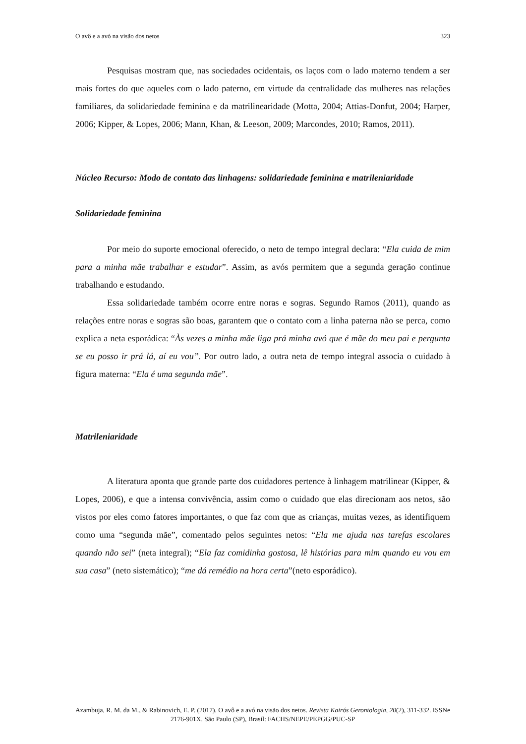O avô e a avó na visão dos netos 323
Pesquisas mostram que, nas sociedades ocidentais, os laços com o lado materno tendem a ser mais fortes do que aqueles com o lado paterno, em virtude da centralidade das mulheres nas relações familiares, da solidariedade feminina e da matrilinearidade (Motta, 2004; Attias-Donfut, 2004; Harper, 2006; Kipper, & Lopes, 2006; Mann, Khan, & Leeson, 2009; Marcondes, 2010; Ramos, 2011).
Núcleo Recurso: Modo de contato das linhagens: solidariedade feminina e matrileniaridade
Solidariedade feminina
Por meio do suporte emocional oferecido, o neto de tempo integral declara: “Ela cuida de mim para a minha mãe trabalhar e estudar”. Assim, as avós permitem que a segunda geração continue trabalhando e estudando.
Essa solidariedade também ocorre entre noras e sogras. Segundo Ramos (2011), quando as relações entre noras e sogras são boas, garantem que o contato com a linha paterna não se perca, como explica a neta esporádica: “Às vezes a minha mãe liga prá minha avó que é mãe do meu pai e pergunta se eu posso ir prá lá, aí eu vou”. Por outro lado, a outra neta de tempo integral associa o cuidado à figura materna: “Ela é uma segunda mãe”.
Matrileniaridade
A literatura aponta que grande parte dos cuidadores pertence à linhagem matrilinear (Kipper, & Lopes, 2006), e que a intensa convivência, assim como o cuidado que elas direcionam aos netos, são vistos por eles como fatores importantes, o que faz com que as crianças, muitas vezes, as identifiquem como uma “segunda mãe”, comentado pelos seguintes netos: “Ela me ajuda nas tarefas escolares quando não sei” (neta integral); “Ela faz comidinha gostosa, lê histórias para mim quando eu vou em sua casa” (neto sistemático); “me dá remédio na hora certa”(neto esporádico).
Azambuja, R. M. da M., & Rabinovich, E. P. (2017). O avô e a avó na visão dos netos. Revista Kairós Gerontologia, 20(2), 311-332. ISSNe 2176-901X. São Paulo (SP), Brasil: FACHS/NEPE/PEPGG/PUC-SP